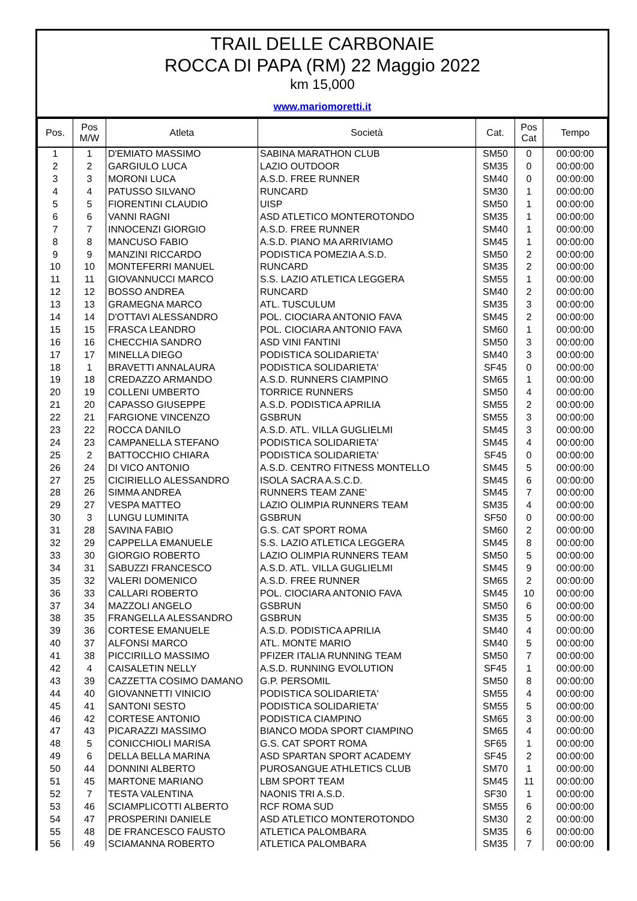TRAIL DELLE CARBONAIE
ROCCA DI PAPA (RM) 22 Maggio 2022
km 15,000
www.mariomoretti.it
| Pos. | Pos M/W | Atleta | Società | Cat. | Pos Cat | Tempo |
| --- | --- | --- | --- | --- | --- | --- |
| 1 | 1 | D'EMIATO MASSIMO | SABINA MARATHON CLUB | SM50 | 0 | 00:00:00 |
| 2 | 2 | GARGIULO LUCA | LAZIO OUTDOOR | SM35 | 0 | 00:00:00 |
| 3 | 3 | MORONI LUCA | A.S.D. FREE RUNNER | SM40 | 0 | 00:00:00 |
| 4 | 4 | PATUSSO SILVANO | RUNCARD | SM30 | 1 | 00:00:00 |
| 5 | 5 | FIORENTINI CLAUDIO | UISP | SM50 | 1 | 00:00:00 |
| 6 | 6 | VANNI RAGNI | ASD ATLETICO MONTEROTONDO | SM35 | 1 | 00:00:00 |
| 7 | 7 | INNOCENZI GIORGIO | A.S.D. FREE RUNNER | SM40 | 1 | 00:00:00 |
| 8 | 8 | MANCUSO FABIO | A.S.D. PIANO MA ARRIVIAMO | SM45 | 1 | 00:00:00 |
| 9 | 9 | MANZINI RICCARDO | PODISTICA POMEZIA A.S.D. | SM50 | 2 | 00:00:00 |
| 10 | 10 | MONTEFERRI MANUEL | RUNCARD | SM35 | 2 | 00:00:00 |
| 11 | 11 | GIOVANNUCCI MARCO | S.S. LAZIO ATLETICA LEGGERA | SM55 | 1 | 00:00:00 |
| 12 | 12 | BOSSO ANDREA | RUNCARD | SM40 | 2 | 00:00:00 |
| 13 | 13 | GRAMEGNA MARCO | ATL. TUSCULUM | SM35 | 3 | 00:00:00 |
| 14 | 14 | D'OTTAVI ALESSANDRO | POL. CIOCIARA ANTONIO FAVA | SM45 | 2 | 00:00:00 |
| 15 | 15 | FRASCA LEANDRO | POL. CIOCIARA ANTONIO FAVA | SM60 | 1 | 00:00:00 |
| 16 | 16 | CHECCHIA SANDRO | ASD VINI FANTINI | SM50 | 3 | 00:00:00 |
| 17 | 17 | MINELLA DIEGO | PODISTICA SOLIDARIETA' | SM40 | 3 | 00:00:00 |
| 18 | 1 | BRAVETTI ANNALAURA | PODISTICA SOLIDARIETA' | SF45 | 0 | 00:00:00 |
| 19 | 18 | CREDAZZO ARMANDO | A.S.D. RUNNERS CIAMPINO | SM65 | 1 | 00:00:00 |
| 20 | 19 | COLLENI UMBERTO | TORRICE RUNNERS | SM50 | 4 | 00:00:00 |
| 21 | 20 | CAPASSO GIUSEPPE | A.S.D. PODISTICA APRILIA | SM55 | 2 | 00:00:00 |
| 22 | 21 | FARGIONE VINCENZO | GSBRUN | SM55 | 3 | 00:00:00 |
| 23 | 22 | ROCCA DANILO | A.S.D. ATL. VILLA GUGLIELMI | SM45 | 3 | 00:00:00 |
| 24 | 23 | CAMPANELLA STEFANO | PODISTICA SOLIDARIETA' | SM45 | 4 | 00:00:00 |
| 25 | 2 | BATTOCCHIO CHIARA | PODISTICA SOLIDARIETA' | SF45 | 0 | 00:00:00 |
| 26 | 24 | DI VICO ANTONIO | A.S.D. CENTRO FITNESS MONTELLO | SM45 | 5 | 00:00:00 |
| 27 | 25 | CICIRIELLO ALESSANDRO | ISOLA SACRA A.S.C.D. | SM45 | 6 | 00:00:00 |
| 28 | 26 | SIMMA ANDREA | RUNNERS TEAM ZANE' | SM45 | 7 | 00:00:00 |
| 29 | 27 | VESPA MATTEO | LAZIO OLIMPIA RUNNERS TEAM | SM35 | 4 | 00:00:00 |
| 30 | 3 | LUNGU LUMINITA | GSBRUN | SF50 | 0 | 00:00:00 |
| 31 | 28 | SAVINA FABIO | G.S. CAT SPORT ROMA | SM60 | 2 | 00:00:00 |
| 32 | 29 | CAPPELLA EMANUELE | S.S. LAZIO ATLETICA LEGGERA | SM45 | 8 | 00:00:00 |
| 33 | 30 | GIORGIO ROBERTO | LAZIO OLIMPIA RUNNERS TEAM | SM50 | 5 | 00:00:00 |
| 34 | 31 | SABUZZI FRANCESCO | A.S.D. ATL. VILLA GUGLIELMI | SM45 | 9 | 00:00:00 |
| 35 | 32 | VALERI DOMENICO | A.S.D. FREE RUNNER | SM65 | 2 | 00:00:00 |
| 36 | 33 | CALLARI ROBERTO | POL. CIOCIARA ANTONIO FAVA | SM45 | 10 | 00:00:00 |
| 37 | 34 | MAZZOLI ANGELO | GSBRUN | SM50 | 6 | 00:00:00 |
| 38 | 35 | FRANGELLA ALESSANDRO | GSBRUN | SM35 | 5 | 00:00:00 |
| 39 | 36 | CORTESE EMANUELE | A.S.D. PODISTICA APRILIA | SM40 | 4 | 00:00:00 |
| 40 | 37 | ALFONSI MARCO | ATL. MONTE MARIO | SM40 | 5 | 00:00:00 |
| 41 | 38 | PICCIRILLO MASSIMO | PFIZER ITALIA RUNNING TEAM | SM50 | 7 | 00:00:00 |
| 42 | 4 | CAISALETIN NELLY | A.S.D. RUNNING EVOLUTION | SF45 | 1 | 00:00:00 |
| 43 | 39 | CAZZETTA COSIMO DAMANO | G.P. PERSOMIL | SM50 | 8 | 00:00:00 |
| 44 | 40 | GIOVANNETTI VINICIO | PODISTICA SOLIDARIETA' | SM55 | 4 | 00:00:00 |
| 45 | 41 | SANTONI SESTO | PODISTICA SOLIDARIETA' | SM55 | 5 | 00:00:00 |
| 46 | 42 | CORTESE ANTONIO | PODISTICA CIAMPINO | SM65 | 3 | 00:00:00 |
| 47 | 43 | PICARAZZI MASSIMO | BIANCO MODA SPORT CIAMPINO | SM65 | 4 | 00:00:00 |
| 48 | 5 | CONICCHIOLI MARISA | G.S. CAT SPORT ROMA | SF65 | 1 | 00:00:00 |
| 49 | 6 | DELLA BELLA MARINA | ASD SPARTAN SPORT ACADEMY | SF45 | 2 | 00:00:00 |
| 50 | 44 | DONNINI ALBERTO | PUROSANGUE ATHLETICS CLUB | SM70 | 1 | 00:00:00 |
| 51 | 45 | MARTONE MARIANO | LBM SPORT TEAM | SM45 | 11 | 00:00:00 |
| 52 | 7 | TESTA VALENTINA | NAONIS TRI A.S.D. | SF30 | 1 | 00:00:00 |
| 53 | 46 | SCIAMPLICOTTI ALBERTO | RCF ROMA SUD | SM55 | 6 | 00:00:00 |
| 54 | 47 | PROSPERINI DANIELE | ASD ATLETICO MONTEROTONDO | SM30 | 2 | 00:00:00 |
| 55 | 48 | DE FRANCESCO FAUSTO | ATLETICA PALOMBARA | SM35 | 6 | 00:00:00 |
| 56 | 49 | SCIAMANNA ROBERTO | ATLETICA PALOMBARA | SM35 | 7 | 00:00:00 |